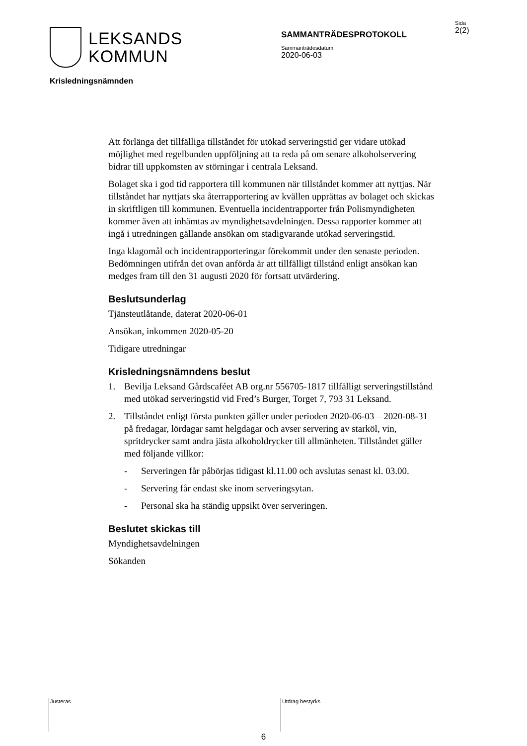LEKSANDS
KOMMUN
SAMMANTRÄDESPROTOKOLL
Sammanträdesdatum
2020-06-03
Sida
2(2)
Krisledningsnämnden
Att förlänga det tillfälliga tillståndet för utökad serveringstid ger vidare utökad möjlighet med regelbunden uppföljning att ta reda på om senare alkoholservering bidrar till uppkomsten av störningar i centrala Leksand.
Bolaget ska i god tid rapportera till kommunen när tillståndet kommer att nyttjas. När tillståndet har nyttjats ska återrapportering av kvällen upprättas av bolaget och skickas in skriftligen till kommunen. Eventuella incidentrapporter från Polismyndigheten kommer även att inhämtas av myndighetsavdelningen. Dessa rapporter kommer att ingå i utredningen gällande ansökan om stadigvarande utökad serveringstid.
Inga klagomål och incidentrapporteringar förekommit under den senaste perioden. Bedömningen utifrån det ovan anförda är att tillfälligt tillstånd enligt ansökan kan medges fram till den 31 augusti 2020 för fortsatt utvärdering.
Beslutsunderlag
Tjänsteutlåtande, daterat 2020-06-01
Ansökan, inkommen 2020-05-20
Tidigare utredningar
Krisledningsnämndens beslut
1. Bevilja Leksand Gårdscaféet AB org.nr 556705-1817 tillfälligt serveringstillstånd med utökad serveringstid vid Fred’s Burger, Torget 7, 793 31 Leksand.
2. Tillståndet enligt första punkten gäller under perioden 2020-06-03 – 2020-08-31 på fredagar, lördagar samt helgdagar och avser servering av starköl, vin, spritdrycker samt andra jästa alkoholdrycker till allmänheten. Tillståndet gäller med följande villkor:
- Serveringen får påbörjas tidigast kl.11.00 och avslutas senast kl. 03.00.
- Servering får endast ske inom serveringsytan.
- Personal ska ha ständig uppsikt över serveringen.
Beslutet skickas till
Myndighetsavdelningen
Sökanden
Justeras Utdrag bestyrks
6